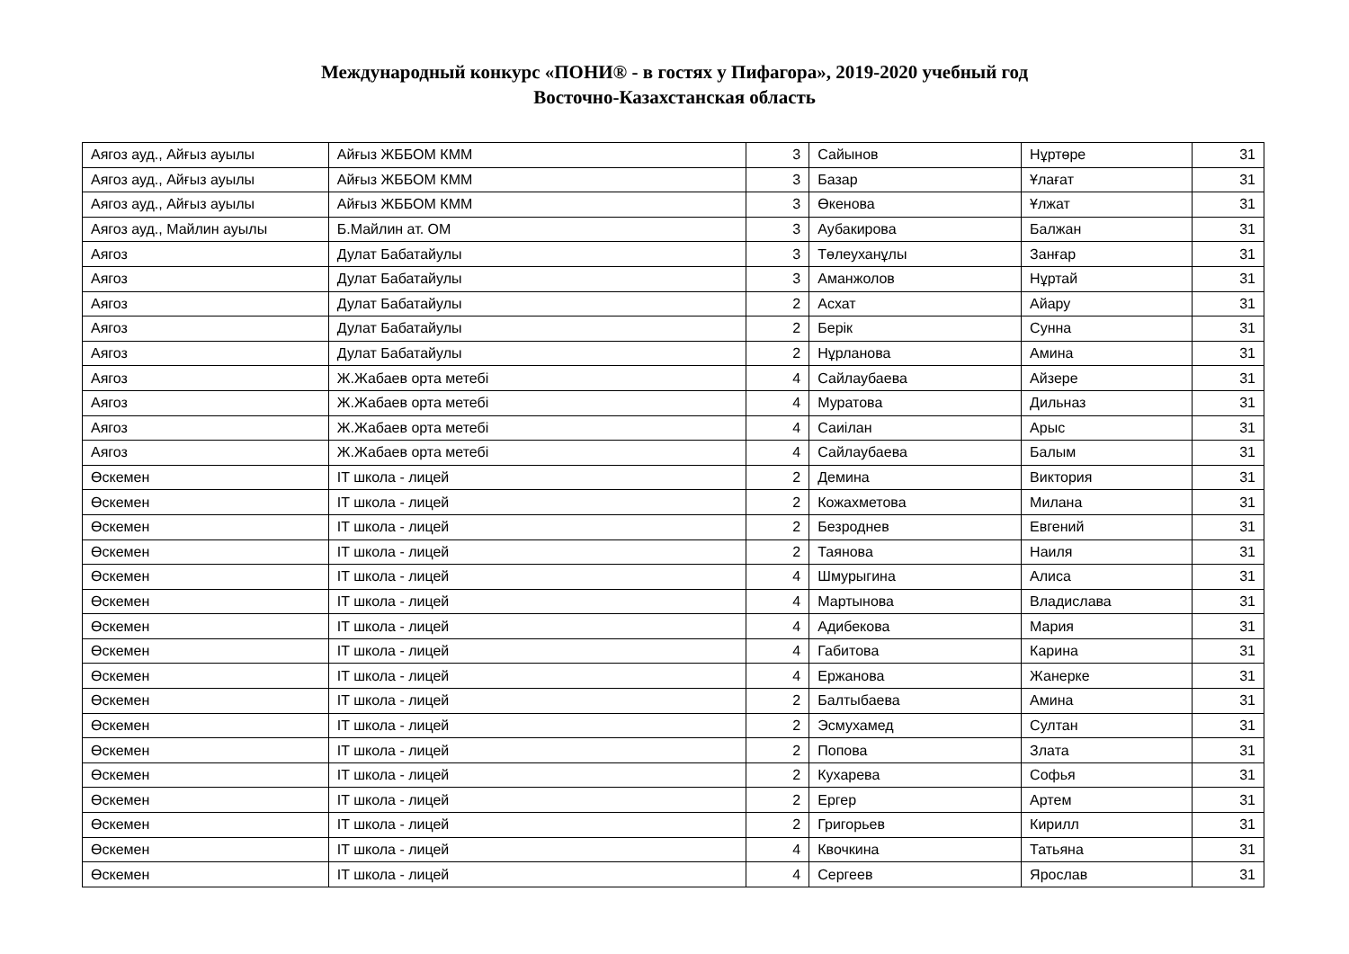Международный конкурс «ПОНИ® - в гостях у Пифагора», 2019-2020 учебный год
Восточно-Казахстанская область
| Аягоз ауд., Айғыз ауылы | Айғыз ЖББОМ КММ | 3 | Сайынов | Нұртөре | 31 |
| Аягоз ауд., Айғыз ауылы | Айғыз ЖББОМ КММ | 3 | Базар | Ұлағат | 31 |
| Аягоз ауд., Айғыз ауылы | Айғыз ЖББОМ КММ | 3 | Өкенова | Ұлжат | 31 |
| Аягоз ауд., Майлин ауылы | Б.Майлин ат. ОМ | 3 | Аубакирова | Балжан | 31 |
| Аягоз | Дулат Бабатайулы | 3 | Төлеуханұлы | Занғар | 31 |
| Аягоз | Дулат Бабатайулы | 3 | Аманжолов | Нұртай | 31 |
| Аягоз | Дулат Бабатайулы | 2 | Асхат | Айару | 31 |
| Аягоз | Дулат Бабатайулы | 2 | Берік | Сунна | 31 |
| Аягоз | Дулат Бабатайулы | 2 | Нұрланова | Амина | 31 |
| Аягоз | Ж.Жабаев орта метебі | 4 | Сайлаубаева | Айзере | 31 |
| Аягоз | Ж.Жабаев орта метебі | 4 | Муратова | Дильназ | 31 |
| Аягоз | Ж.Жабаев орта метебі | 4 | Саиілан | Арыс | 31 |
| Аягоз | Ж.Жабаев орта метебі | 4 | Сайлаубаева | Балым | 31 |
| Өскемен | IT школа - лицей | 2 | Демина | Виктория | 31 |
| Өскемен | IT школа - лицей | 2 | Кожахметова | Милана | 31 |
| Өскемен | IT школа - лицей | 2 | Безроднев | Евгений | 31 |
| Өскемен | IT школа - лицей | 2 | Таянова | Наиля | 31 |
| Өскемен | IT школа - лицей | 4 | Шмурыгина | Алиса | 31 |
| Өскемен | IT школа - лицей | 4 | Мартынова | Владислава | 31 |
| Өскемен | IT школа - лицей | 4 | Адибекова | Мария | 31 |
| Өскемен | IT школа - лицей | 4 | Габитова | Карина | 31 |
| Өскемен | IT школа - лицей | 4 | Ержанова | Жанерке | 31 |
| Өскемен | IT школа - лицей | 2 | Балтыбаева | Амина | 31 |
| Өскемен | IT школа - лицей | 2 | Эсмухамед | Султан | 31 |
| Өскемен | IT школа - лицей | 2 | Попова | Злата | 31 |
| Өскемен | IT школа - лицей | 2 | Кухарева | Софья | 31 |
| Өскемен | IT школа - лицей | 2 | Ергер | Артем | 31 |
| Өскемен | IT школа - лицей | 2 | Григорьев | Кирилл | 31 |
| Өскемен | IT школа - лицей | 4 | Квочкина | Татьяна | 31 |
| Өскемен | IT школа - лицей | 4 | Сергеев | Ярослав | 31 |